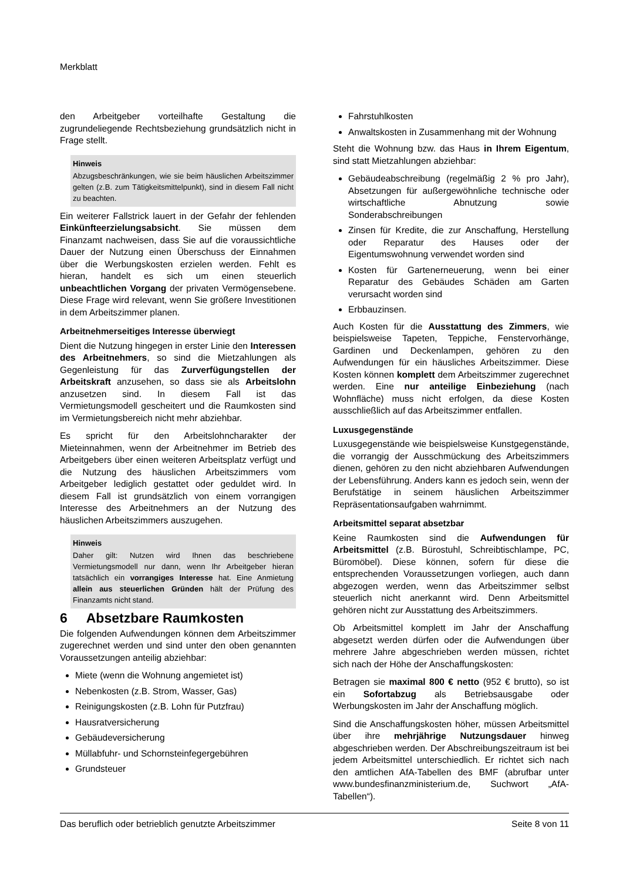Merkblatt
den Arbeitgeber vorteilhafte Gestaltung die zugrundeliegende Rechtsbeziehung grundsätzlich nicht in Frage stellt.
Hinweis
Abzugsbeschränkungen, wie sie beim häuslichen Arbeitszimmer gelten (z.B. zum Tätigkeitsmittelpunkt), sind in diesem Fall nicht zu beachten.
Ein weiterer Fallstrick lauert in der Gefahr der fehlenden Einkünfteerzielungsabsicht. Sie müssen dem Finanzamt nachweisen, dass Sie auf die voraussichtliche Dauer der Nutzung einen Überschuss der Einnahmen über die Werbungskosten erzielen werden. Fehlt es hieran, handelt es sich um einen steuerlich unbeachtlichen Vorgang der privaten Vermögensebene. Diese Frage wird relevant, wenn Sie größere Investitionen in dem Arbeitszimmer planen.
Arbeitnehmerseitiges Interesse überwiegt
Dient die Nutzung hingegen in erster Linie den Interessen des Arbeitnehmers, so sind die Mietzahlungen als Gegenleistung für das Zurverfügungstellen der Arbeitskraft anzusehen, so dass sie als Arbeitslohn anzusetzen sind. In diesem Fall ist das Vermietungsmodell gescheitert und die Raumkosten sind im Vermietungsbereich nicht mehr abziehbar.
Es spricht für den Arbeitslohncharakter der Mieteinnahmen, wenn der Arbeitnehmer im Betrieb des Arbeitgebers über einen weiteren Arbeitsplatz verfügt und die Nutzung des häuslichen Arbeitszimmers vom Arbeitgeber lediglich gestattet oder geduldet wird. In diesem Fall ist grundsätzlich von einem vorrangigen Interesse des Arbeitnehmers an der Nutzung des häuslichen Arbeitszimmers auszugehen.
Hinweis
Daher gilt: Nutzen wird Ihnen das beschriebene Vermietungsmodell nur dann, wenn Ihr Arbeitgeber hieran tatsächlich ein vorrangiges Interesse hat. Eine Anmietung allein aus steuerlichen Gründen hält der Prüfung des Finanzamts nicht stand.
6 Absetzbare Raumkosten
Die folgenden Aufwendungen können dem Arbeitszimmer zugerechnet werden und sind unter den oben genannten Voraussetzungen anteilig abziehbar:
Miete (wenn die Wohnung angemietet ist)
Nebenkosten (z.B. Strom, Wasser, Gas)
Reinigungskosten (z.B. Lohn für Putzfrau)
Hausratversicherung
Gebäudeversicherung
Müllabfuhr- und Schornsteinfegergebühren
Grundsteuer
Fahrstuhlkosten
Anwaltskosten in Zusammenhang mit der Wohnung
Steht die Wohnung bzw. das Haus in Ihrem Eigentum, sind statt Mietzahlungen abziehbar:
Gebäudeabschreibung (regelmäßig 2 % pro Jahr), Absetzungen für außergewöhnliche technische oder wirtschaftliche Abnutzung sowie Sonderabschreibungen
Zinsen für Kredite, die zur Anschaffung, Herstellung oder Reparatur des Hauses oder der Eigentumswohnung verwendet worden sind
Kosten für Gartenerneuerung, wenn bei einer Reparatur des Gebäudes Schäden am Garten verursacht worden sind
Erbbauzinsen.
Auch Kosten für die Ausstattung des Zimmers, wie beispielsweise Tapeten, Teppiche, Fenstervorhänge, Gardinen und Deckenlampen, gehören zu den Aufwendungen für ein häusliches Arbeitszimmer. Diese Kosten können komplett dem Arbeitszimmer zugerechnet werden. Eine nur anteilige Einbeziehung (nach Wohnfläche) muss nicht erfolgen, da diese Kosten ausschließlich auf das Arbeitszimmer entfallen.
Luxusgegenstände
Luxusgegenstände wie beispielsweise Kunstgegenstände, die vorrangig der Ausschmückung des Arbeitszimmers dienen, gehören zu den nicht abziehbaren Aufwendungen der Lebensführung. Anders kann es jedoch sein, wenn der Berufstätige in seinem häuslichen Arbeitszimmer Repräsentationsaufgaben wahrnimmt.
Arbeitsmittel separat absetzbar
Keine Raumkosten sind die Aufwendungen für Arbeitsmittel (z.B. Bürostuhl, Schreibtischlampe, PC, Büromöbel). Diese können, sofern für diese die entsprechenden Voraussetzungen vorliegen, auch dann abgezogen werden, wenn das Arbeitszimmer selbst steuerlich nicht anerkannt wird. Denn Arbeitsmittel gehören nicht zur Ausstattung des Arbeitszimmers.
Ob Arbeitsmittel komplett im Jahr der Anschaffung abgesetzt werden dürfen oder die Aufwendungen über mehrere Jahre abgeschrieben werden müssen, richtet sich nach der Höhe der Anschaffungskosten:
Betragen sie maximal 800 € netto (952 € brutto), so ist ein Sofortabzug als Betriebsausgabe oder Werbungskosten im Jahr der Anschaffung möglich.
Sind die Anschaffungskosten höher, müssen Arbeitsmittel über ihre mehrjährige Nutzungsdauer hinweg abgeschrieben werden. Der Abschreibungszeitraum ist bei jedem Arbeitsmittel unterschiedlich. Er richtet sich nach den amtlichen AfA-Tabellen des BMF (abrufbar unter www.bundesfinanzministerium.de, Suchwort „AfA-Tabellen“).
Das beruflich oder betrieblich genutzte Arbeitszimmer Seite 8 von 11